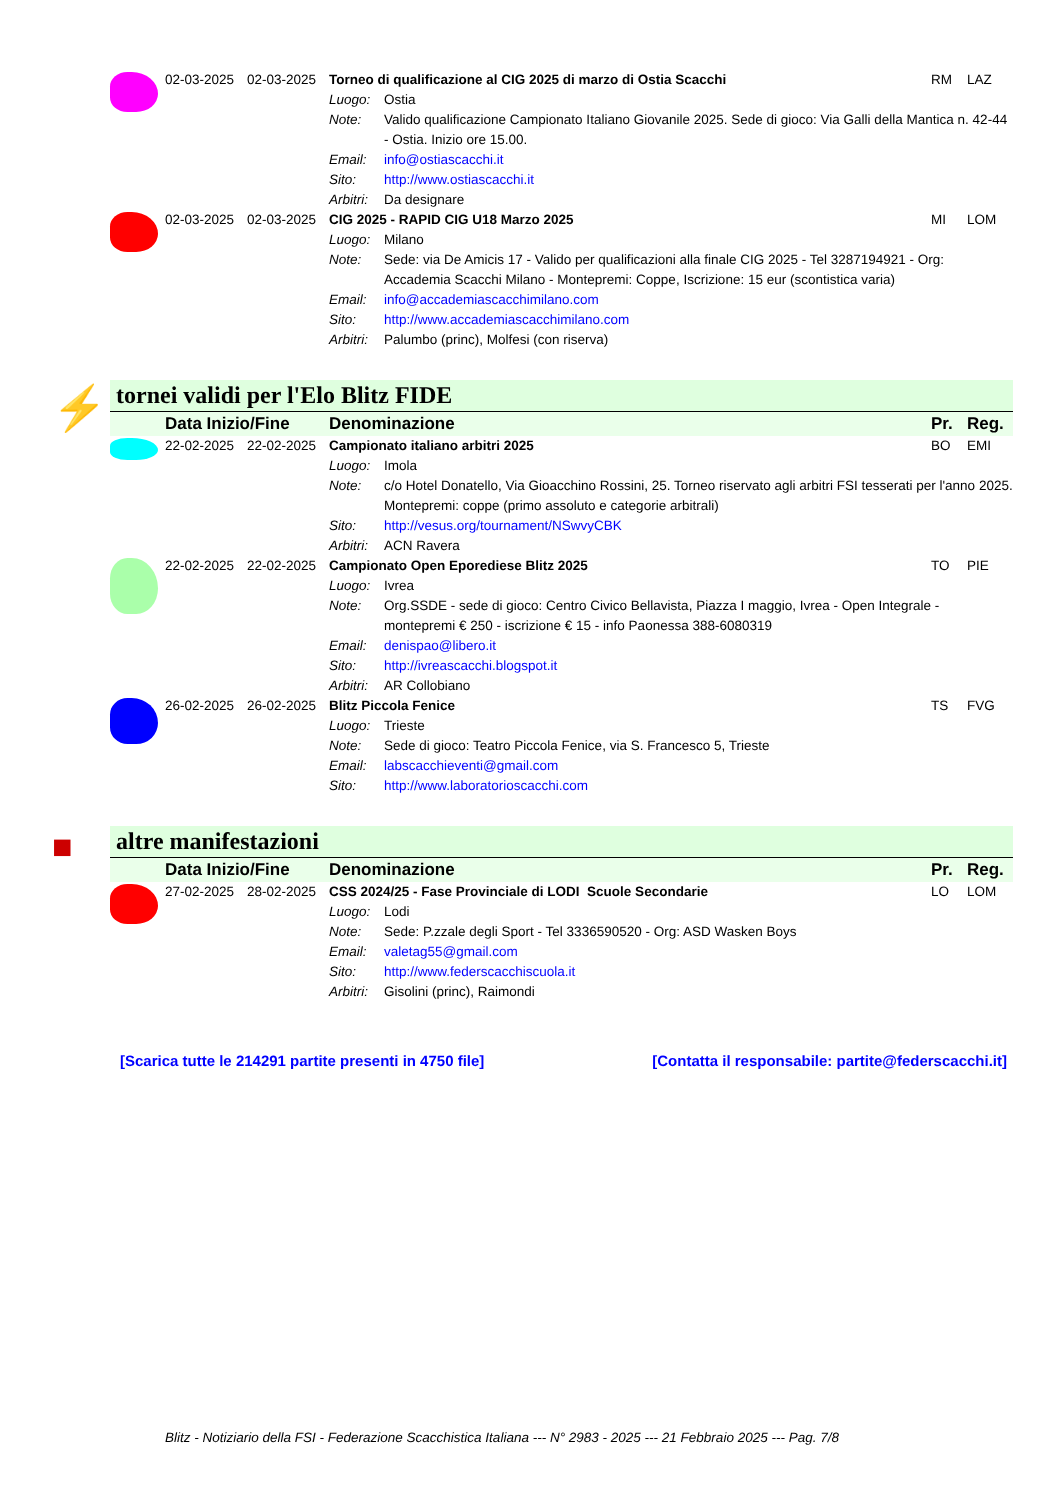| | 02-03-2025 | 02-03-2025 | Torneo di qualificazione al CIG 2025 di marzo di Ostia Scacchi | | RM | LAZ |
| | | | Luogo: | Ostia | | |
| | | | Note: | Valido qualificazione Campionato Italiano Giovanile 2025. Sede di gioco: Via Galli della Mantica n. 42-44 - Ostia. Inizio ore 15.00. | | |
| | | | Email: | info@ostiascacchi.it | | |
| | | | Sito: | http://www.ostiascacchi.it | | |
| | | | Arbitri: | Da designare | | |
| | 02-03-2025 | 02-03-2025 | CIG 2025 - RAPID CIG U18 Marzo 2025 | | MI | LOM |
| | | | Luogo: | Milano | | |
| | | | Note: | Sede: via De Amicis 17 - Valido per qualificazioni alla finale CIG 2025 - Tel 3287194921 - Org: Accademia Scacchi Milano - Montepremi: Coppe, Iscrizione: 15 eur (scontistica varia) | | |
| | | | Email: | info@accademiascacchimilano.com | | |
| | | | Sito: | http://www.accademiascacchimilano.com | | |
| | | | Arbitri: | Palumbo (princ), Molfesi (con riserva) | | |
⚡ tornei validi per l'Elo Blitz FIDE
| | Data Inizio/Fine | | Denominazione | | Pr. | Reg. |
| | 22-02-2025 | 22-02-2025 | Campionato italiano arbitri 2025 | | BO | EMI |
| | | | Luogo: | Imola | | |
| | | | Note: | c/o Hotel Donatello, Via Gioacchino Rossini, 25. Torneo riservato agli arbitri FSI tesserati per l'anno 2025. Montepremi: coppe (primo assoluto e categorie arbitrali) | | |
| | | | Sito: | http://vesus.org/tournament/NSwvyCBK | | |
| | | | Arbitri: | ACN Ravera | | |
| | 22-02-2025 | 22-02-2025 | Campionato Open Eporediese Blitz 2025 | | TO | PIE |
| | | | Luogo: | Ivrea | | |
| | | | Note: | Org.SSDE - sede di gioco: Centro Civico Bellavista, Piazza I maggio, Ivrea - Open Integrale - montepremi € 250 - iscrizione € 15 - info Paonessa 388-6080319 | | |
| | | | Email: | denispao@libero.it | | |
| | | | Sito: | http://ivreascacchi.blogspot.it | | |
| | | | Arbitri: | AR Collobiano | | |
| | 26-02-2025 | 26-02-2025 | Blitz Piccola Fenice | | TS | FVG |
| | | | Luogo: | Trieste | | |
| | | | Note: | Sede di gioco: Teatro Piccola Fenice, via S. Francesco 5, Trieste | | |
| | | | Email: | labscacchieventi@gmail.com | | |
| | | | Sito: | http://www.laboratorioscacchi.com | | |
■ altre manifestazioni
| | Data Inizio/Fine | | Denominazione | | Pr. | Reg. |
| | 27-02-2025 | 28-02-2025 | CSS 2024/25 - Fase Provinciale di LODI Scuole Secondarie | | LO | LOM |
| | | | Luogo: | Lodi | | |
| | | | Note: | Sede: P.zzale degli Sport - Tel 3336590520 - Org: ASD Wasken Boys | | |
| | | | Email: | valetag55@gmail.com | | |
| | | | Sito: | http://www.federscacchiscuola.it | | |
| | | | Arbitri: | Gisolini (princ), Raimondi | | |
[Scarica tutte le 214291 partite presenti in 4750 file] [Contatta il responsabile: partite@federscacchi.it]
Blitz - Notiziario della FSI - Federazione Scacchistica Italiana --- N° 2983 - 2025 --- 21 Febbraio 2025 --- Pag. 7/8